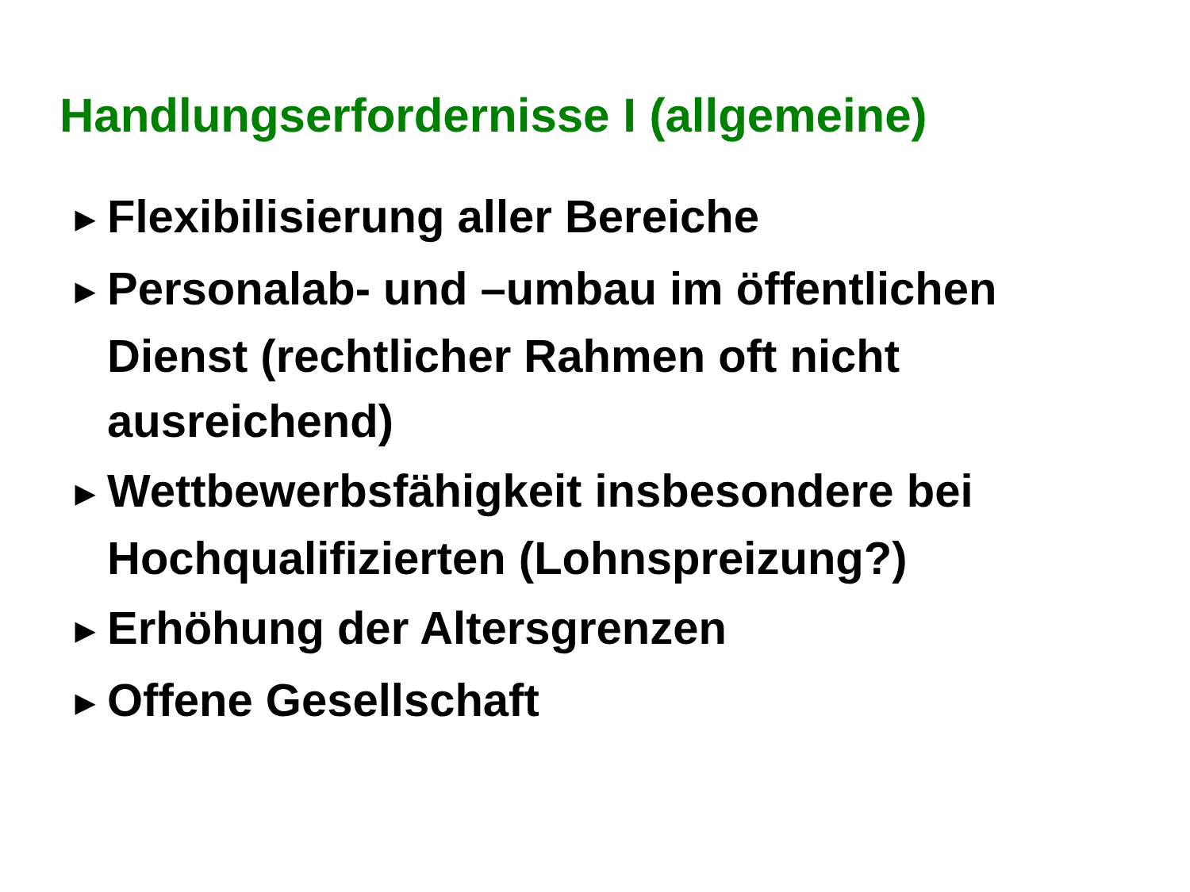Handlungserfordernisse I (allgemeine)
▶ Flexibilisierung aller Bereiche
▶ Personalab- und –umbau im öffentlichen Dienst (rechtlicher Rahmen oft nicht ausreichend)
▶ Wettbewerbsfähigkeit insbesondere bei Hochqualifizierten (Lohnspreizung?)
▶ Erhöhung der Altersgrenzen
▶ Offene Gesellschaft